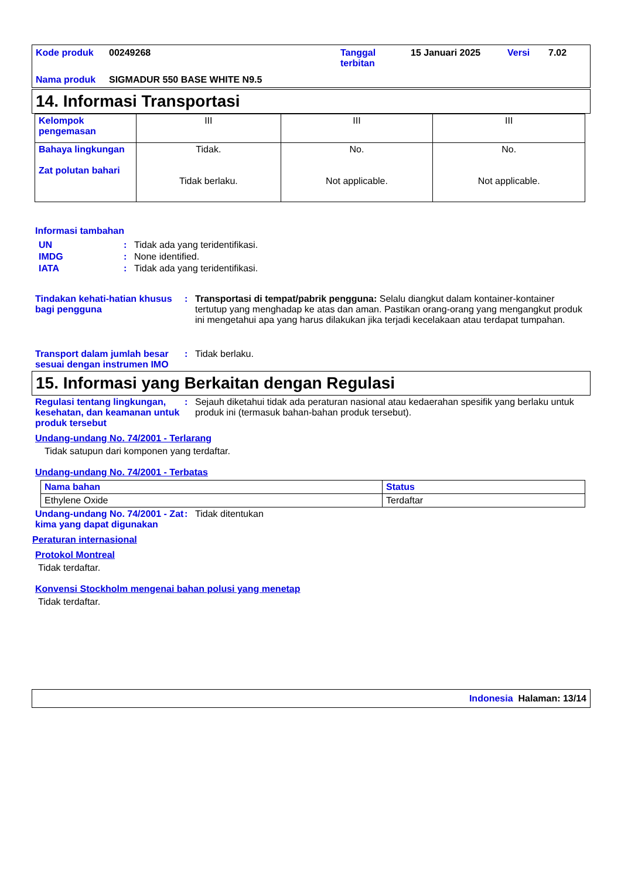| Kode produk | 00249268 | Tanggal terbitan | 15 Januari 2025 | Versi | 7.02 |
| Nama produk | SIGMADUR 550 BASE WHITE N9.5 | | | | |
14. Informasi Transportasi
| Kelompok pengemasan | III | III | III |
| Bahaya lingkungan Zat polutan bahari | Tidak. Tidak berlaku. | No. Not applicable. | No. Not applicable. |
Informasi tambahan
UN: Tidak ada yang teridentifikasi.
IMDG: None identified.
IATA: Tidak ada yang teridentifikasi.
Tindakan kehati-hatian khusus bagi pengguna: Transportasi di tempat/pabrik pengguna: Selalu diangkut dalam kontainer-kontainer tertutup yang menghadap ke atas dan aman. Pastikan orang-orang yang mengangkut produk ini mengetahui apa yang harus dilakukan jika terjadi kecelakaan atau terdapat tumpahan.
Transport dalam jumlah besar sesuai dengan instrumen IMO: Tidak berlaku.
15. Informasi yang Berkaitan dengan Regulasi
Regulasi tentang lingkungan, kesehatan, dan keamanan untuk produk tersebut: Sejauh diketahui tidak ada peraturan nasional atau kedaerahan spesifik yang berlaku untuk produk ini (termasuk bahan-bahan produk tersebut).
Undang-undang No. 74/2001 - Terlarang
Tidak satupun dari komponen yang terdaftar.
Undang-undang No. 74/2001 - Terbatas
| Nama bahan | Status |
| Ethylene Oxide | Terdaftar |
Undang-undang No. 74/2001 - Zat kima yang dapat digunakan: Tidak ditentukan
Peraturan internasional
Protokol Montreal
Tidak terdaftar.
Konvensi Stockholm mengenai bahan polusi yang menetap
Tidak terdaftar.
Indonesia Halaman: 13/14